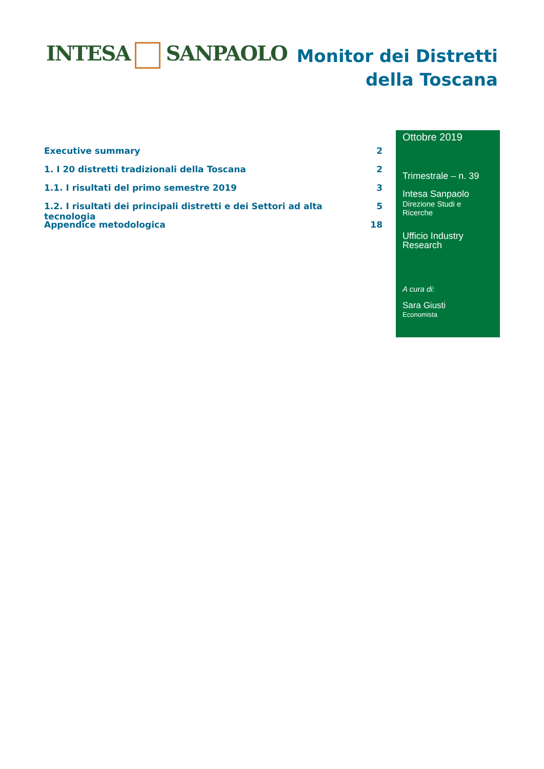INTESA SANPAOLO
Monitor dei Distretti
della Toscana
Executive summary 2
1. I 20 distretti tradizionali della Toscana 2
1.1. I risultati del primo semestre 2019 3
1.2. I risultati dei principali distretti e dei Settori ad alta tecnologia 5
Appendice metodologica 18
Ottobre 2019
Trimestrale – n. 39
Intesa Sanpaolo
Direzione Studi e Ricerche
Ufficio Industry
Research
A cura di:
Sara Giusti
Economista